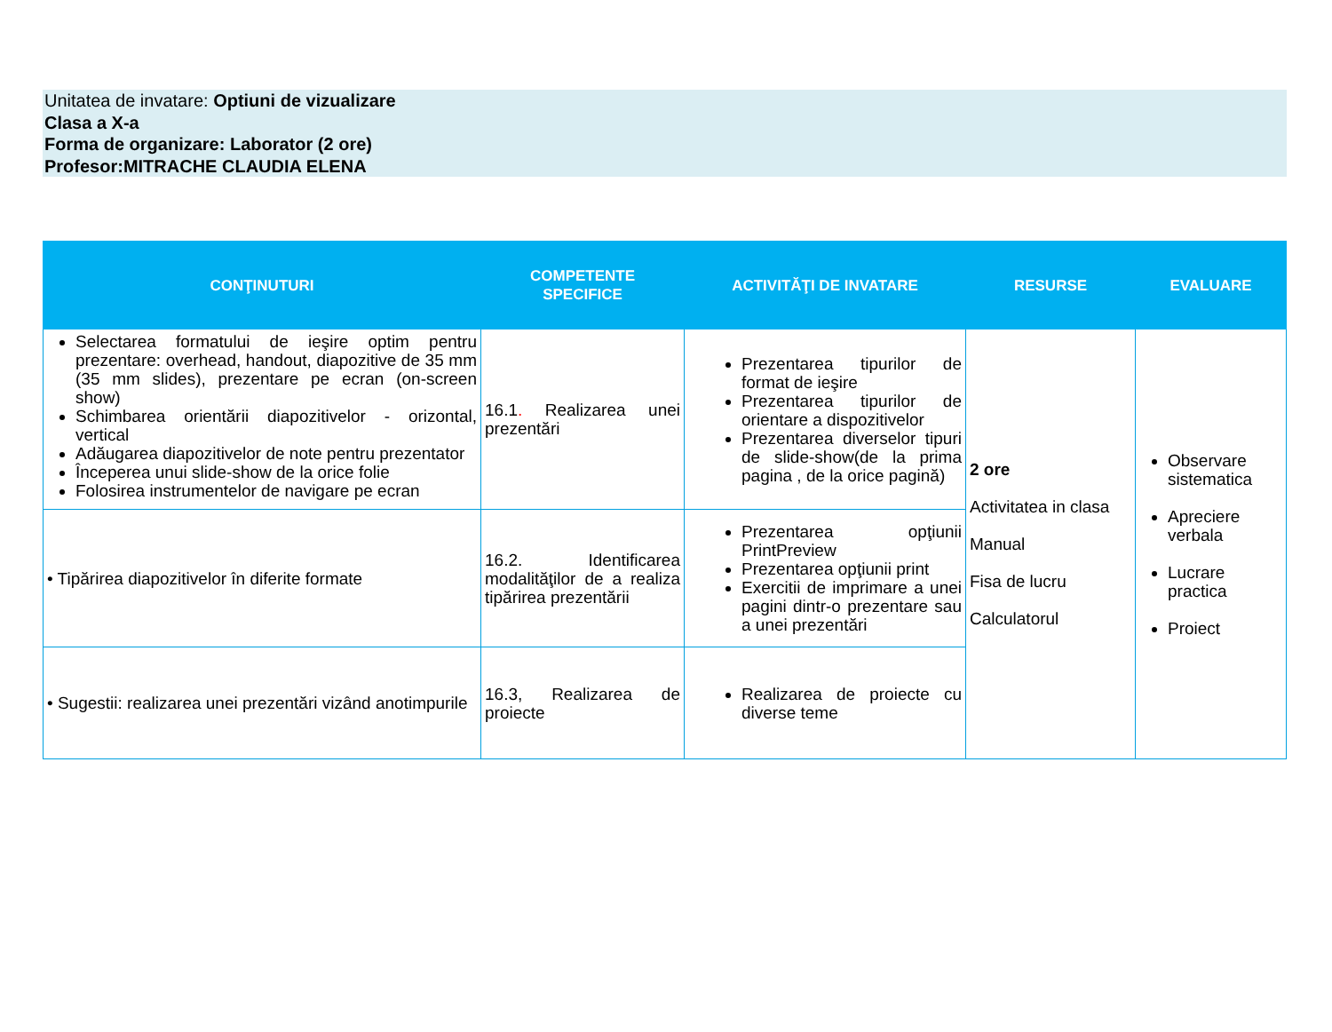Unitatea de invatare: Optiuni de vizualizare
Clasa a X-a
Forma de organizare: Laborator (2 ore)
Profesor:MITRACHE CLAUDIA ELENA
| CONŢINUTURI | COMPETENTE SPECIFICE | ACTIVITĂŢI DE INVATARE | RESURSE | EVALUARE |
| --- | --- | --- | --- | --- |
| Selectarea formatului de ieşire optim pentru prezentare: overhead, handout, diapozitive de 35 mm (35 mm slides), prezentare pe ecran (on-screen show) Schimbarea orientării diapozitivelor - orizontal, vertical Adăugarea diapozitivelor de note pentru prezentator Începerea unui slide-show de la orice folie Folosirea instrumentelor de navigare pe ecran | 16.1 . Realizarea unei prezentări | Prezentarea tipurilor de format de ieşire Prezentarea tipurilor de orientare a dispozitivelor Prezentarea diverselor tipuri de slide-show(de la prima pagina , de la orice pagină) | 2 ore Activitatea in clasa Manual Fisa de lucru Calculatorul | Observare sistematica Apreciere verbala Lucrare practica Proiect |
| • Tipărirea diapozitivelor în diferite formate | 16.2. Identificarea modalităţilor de a realiza tipărirea prezentării | Prezentarea opţiunii PrintPreview Prezentarea opţiunii print Exercitii de imprimare a unei pagini dintr-o prezentare sau a unei prezentări | | |
| • Sugestii: realizarea unei prezentări vizând anotimpurile | 16.3, Realizarea de proiecte | Realizarea de proiecte cu diverse teme | | |